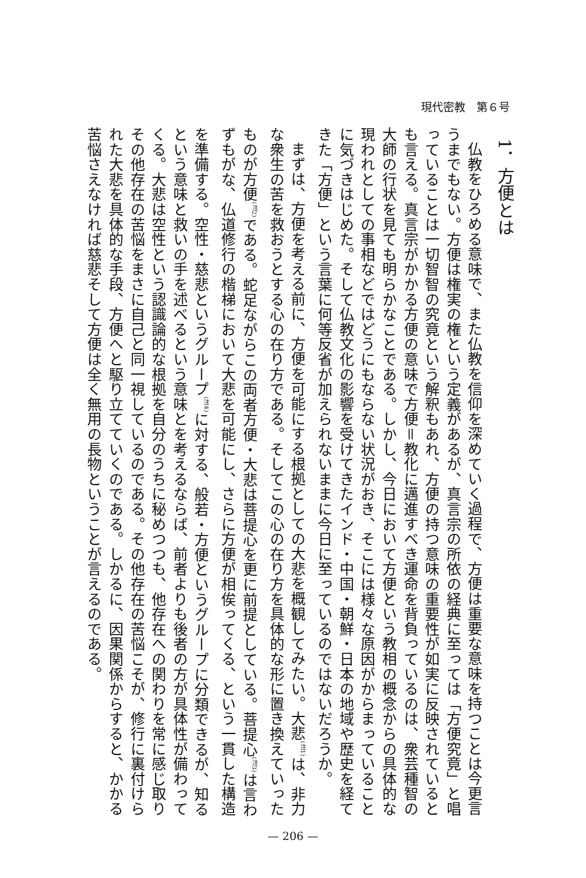現代密教　第６号
1．方便とは
仏教をひろめる意味で、また仏教を信仰を深めていく過程で、方便は重要な意味を持つことは今更言うまでもない。方便は権実の権という定義があるが、真言宗の所依の経典に至っては「方便究竟」と唱っていることは一切智智の究竟という解釈もあれ、方便の持つ意味の重要性が如実に反映されているとも言える。真言宗がかかる方便の意味で方便＝教化に邁進すべき運命を背負っているのは、衆芸種智の大師の行状を見ても明らかなことである。しかし、今日において方便という教相の概念からの具体的な現われとしての事相などではどうにもならない状況がおき、そこには様々な原因がからまっていることに気づきはじめた。そして仏教文化の影響を受けてきたインド・中国・朝鮮・日本の地域や歴史を経てきた「方便」という言葉に何等反省が加えられないままに今日に至っているのではないだろうか。
まずは、方便を考える前に、方便を可能にする根拠としての大悲を概観してみたい。大悲<sup>(注1)</sup>は、非力な衆生の苦を救おうとする心の在り方である。そしてこの心の在り方を具体的な形に置き換えていったものが方便<sup>(注2)</sup>である。蛇足ながらこの両者方便・大悲は菩提心を更に前提としている。菩提心<sup>(注3)</sup>は言わずもがな、仏道修行の楷梯において大悲を可能にし、さらに方便が相俟ってくる、という一貫した構造を準備する。空性・慈悲というグループ<sup>(注4)</sup>に対する、般若・方便というグループに分類できるが、知るという意味と救いの手を述べるという意味とを考えるならば、前者よりも後者の方が具体性が備わってくる。大悲は空性という認識論的な根拠を自分のうちに秘めつつも、他存在への関わりを常に感じ取りその他存在の苦悩をまさに自己と同一視しているのである。その他存在の苦悩こそが、修行に裏付けられた大悲を具体的な手段、方便へと駆り立てていくのである。しかるに、因果関係からすると、かかる苦悩さえなければ慈悲そして方便は全く無用の長物ということが言えるのである。
— 206 —